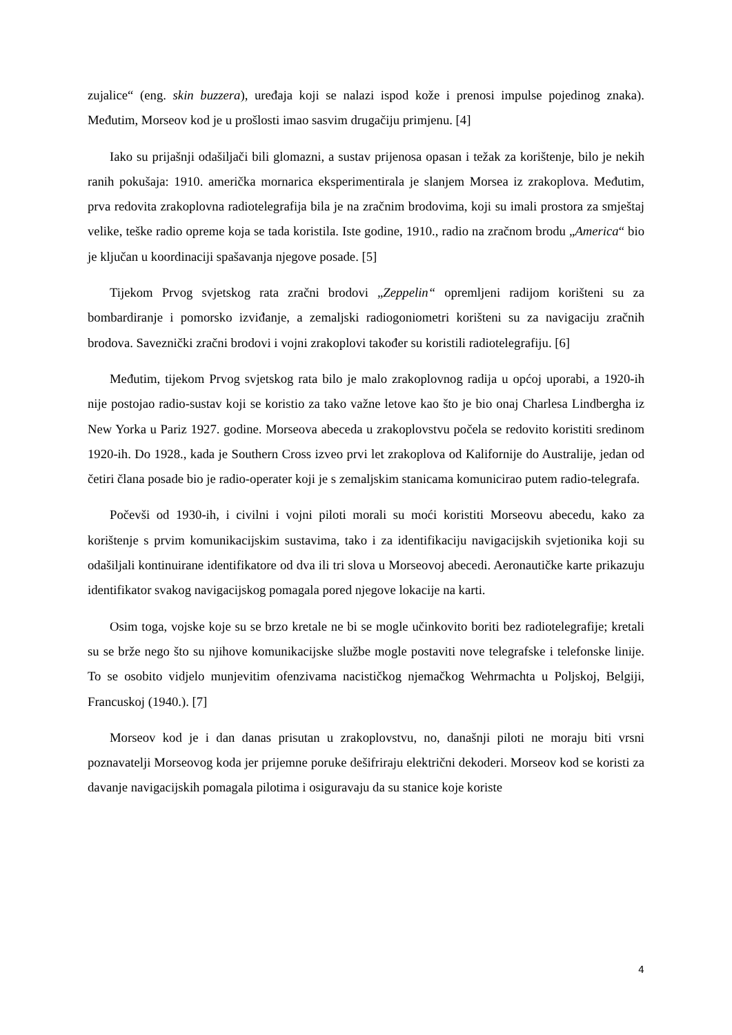zujalice“ (eng. skin buzzera), uređaja koji se nalazi ispod kože i prenosi impulse pojedinog znaka). Međutim, Morseov kod je u prošlosti imao sasvim drugačiju primjenu. [4]
Iako su prijašnji odašiljači bili glomazni, a sustav prijenosa opasan i težak za korištenje, bilo je nekih ranih pokušaja: 1910. američka mornarica eksperimentirala je slanjem Morsea iz zrakoplova. Međutim, prva redovita zrakoplovna radiotelegrafija bila je na zračnim brodovima, koji su imali prostora za smještaj velike, teške radio opreme koja se tada koristila. Iste godine, 1910., radio na zračnom brodu „America“ bio je ključan u koordinaciji spašavanja njegove posade. [5]
Tijekom Prvog svjetskog rata zračni brodovi „Zeppelin“ opremljeni radijom korišteni su za bombardiranje i pomorsko izviđanje, a zemaljski radiogoniometri korišteni su za navigaciju zračnih brodova. Saveznički zračni brodovi i vojni zrakoplovi također su koristili radiotelegrafiju. [6]
Međutim, tijekom Prvog svjetskog rata bilo je malo zrakoplovnog radija u općoj uporabi, a 1920-ih nije postojao radio-sustav koji se koristio za tako važne letove kao što je bio onaj Charlesa Lindbergha iz New Yorka u Pariz 1927. godine. Morseova abeceda u zrakoplovstvu počela se redovito koristiti sredinom 1920-ih. Do 1928., kada je Southern Cross izveo prvi let zrakoplova od Kalifornije do Australije, jedan od četiri člana posade bio je radio-operater koji je s zemaljskim stanicama komunicirao putem radio-telegrafa.
Počevši od 1930-ih, i civilni i vojni piloti morali su moći koristiti Morseovu abecedu, kako za korištenje s prvim komunikacijskim sustavima, tako i za identifikaciju navigacijskih svjetionika koji su odašiljali kontinuirane identifikatore od dva ili tri slova u Morseovoj abecedi. Aeronautičke karte prikazuju identifikator svakog navigacijskog pomagala pored njegove lokacije na karti.
Osim toga, vojske koje su se brzo kretale ne bi se mogle učinkovito boriti bez radiotelegrafije; kretali su se brže nego što su njihove komunikacijske službe mogle postaviti nove telegrafske i telefonske linije. To se osobito vidjelo munjevitim ofenzivama nacističkog njemačkog Wehrmachta u Poljskoj, Belgiji, Francuskoj (1940.). [7]
Morseov kod je i dan danas prisutan u zrakoplovstvu, no, današnji piloti ne moraju biti vrsni poznavatelji Morseovog koda jer prijemne poruke dešifriraju električni dekoderi. Morseov kod se koristi za davanje navigacijskih pomagala pilotima i osiguravaju da su stanice koje koriste
4